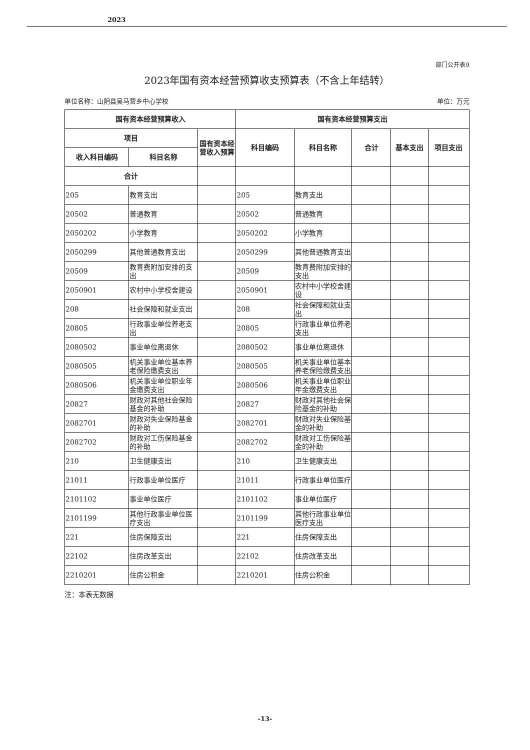2023
部门公开表9
2023年国有资本经营预算收支预算表（不含上年结转）
单位名称：山阴县吴马营乡中心学校 单位：万元
| 国有资本经营预算收入 | | | 国有资本经营预算支出 | | | | |
| --- | --- | --- | --- | --- | --- | --- | --- |
| 项目 | | 国有资本经营收入预算 | 科目编码 | 科目名称 | 合计 | 基本支出 | 项目支出 |
| 收入科目编码 | 科目名称 | | | | | | |
| 合计 | | | | | | | |
| 205 | 教育支出 | | 205 | 教育支出 | | | |
| 20502 | 普通教育 | | 20502 | 普通教育 | | | |
| 2050202 | 小学教育 | | 2050202 | 小学教育 | | | |
| 2050299 | 其他普通教育支出 | | 2050299 | 其他普通教育支出 | | | |
| 20509 | 教育费附加安排的支出 | | 20509 | 教育费附加安排的支出 | | | |
| 2050901 | 农村中小学校舍建设 | | 2050901 | 农村中小学校舍建设 | | | |
| 208 | 社会保障和就业支出 | | 208 | 社会保障和就业支出 | | | |
| 20805 | 行政事业单位养老支出 | | 20805 | 行政事业单位养老支出 | | | |
| 2080502 | 事业单位离退休 | | 2080502 | 事业单位离退休 | | | |
| 2080505 | 机关事业单位基本养老保险缴费支出 | | 2080505 | 机关事业单位基本养老保险缴费支出 | | | |
| 2080506 | 机关事业单位职业年金缴费支出 | | 2080506 | 机关事业单位职业年金缴费支出 | | | |
| 20827 | 财政对其他社会保险基金的补助 | | 20827 | 财政对其他社会保险基金的补助 | | | |
| 2082701 | 财政对失业保险基金的补助 | | 2082701 | 财政对失业保险基金的补助 | | | |
| 2082702 | 财政对工伤保险基金的补助 | | 2082702 | 财政对工伤保险基金的补助 | | | |
| 210 | 卫生健康支出 | | 210 | 卫生健康支出 | | | |
| 21011 | 行政事业单位医疗 | | 21011 | 行政事业单位医疗 | | | |
| 2101102 | 事业单位医疗 | | 2101102 | 事业单位医疗 | | | |
| 2101199 | 其他行政事业单位医疗支出 | | 2101199 | 其他行政事业单位医疗支出 | | | |
| 221 | 住房保障支出 | | 221 | 住房保障支出 | | | |
| 22102 | 住房改革支出 | | 22102 | 住房改革支出 | | | |
| 2210201 | 住房公积金 | | 2210201 | 住房公积金 | | | |
注：本表无数据
-13-